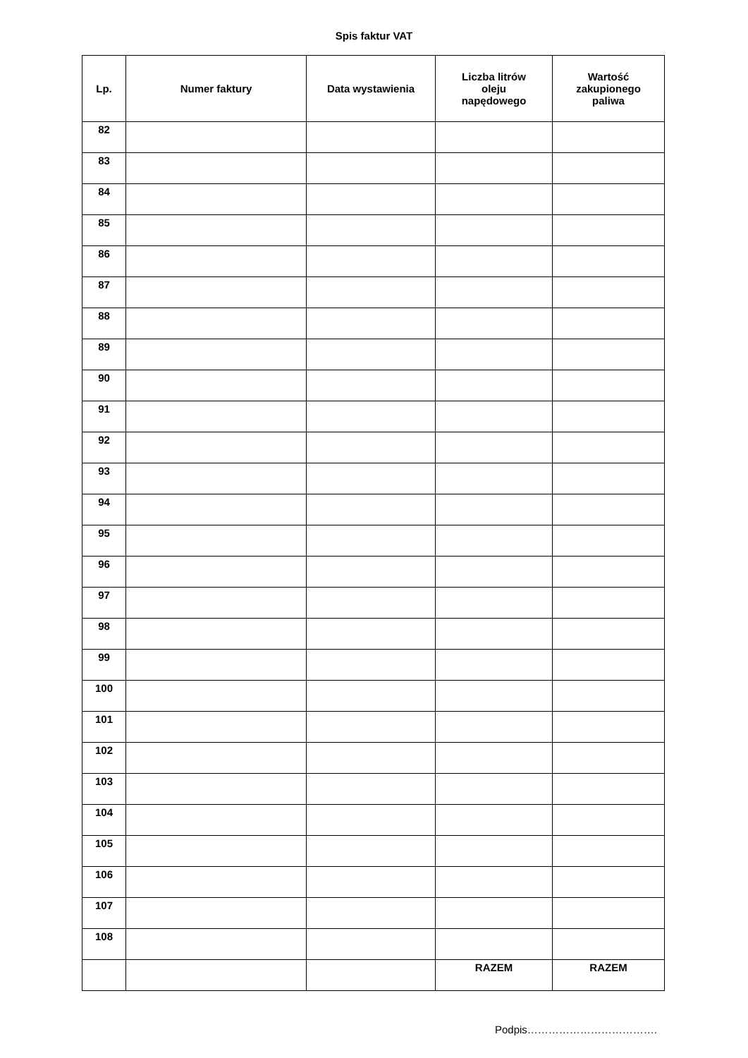Spis faktur VAT
| Lp. | Numer faktury | Data wystawienia | Liczba litrów oleju napędowego | Wartość zakupionego paliwa |
| --- | --- | --- | --- | --- |
| 82 | | | | |
| 83 | | | | |
| 84 | | | | |
| 85 | | | | |
| 86 | | | | |
| 87 | | | | |
| 88 | | | | |
| 89 | | | | |
| 90 | | | | |
| 91 | | | | |
| 92 | | | | |
| 93 | | | | |
| 94 | | | | |
| 95 | | | | |
| 96 | | | | |
| 97 | | | | |
| 98 | | | | |
| 99 | | | | |
| 100 | | | | |
| 101 | | | | |
| 102 | | | | |
| 103 | | | | |
| 104 | | | | |
| 105 | | | | |
| 106 | | | | |
| 107 | | | | |
| 108 | | | | |
| | | | RAZEM | RAZEM |
Podpis……………………………….